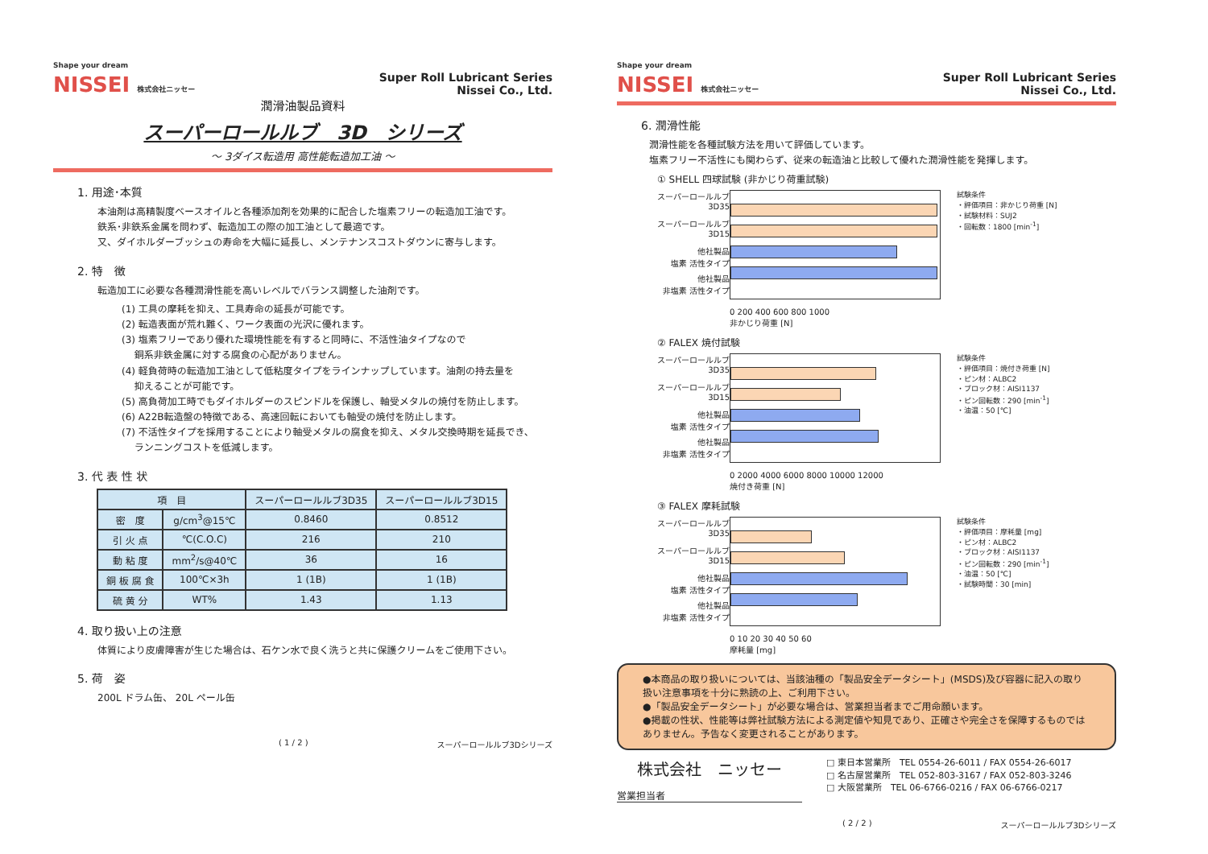Shape your dream
NISSEI 株式会社ニッセー
Super Roll Lubricant Series
Nissei Co., Ltd.
潤滑油製品資料
スーパーロールルブ　3D　シリーズ
～ 3ダイス転造用 高性能転造加工油 ～
1. 用途･本質
本油剤は高精製度ベースオイルと各種添加剤を効果的に配合した塩素フリーの転造加工油です。
鉄系･非鉄系金属を問わず、転造加工の際の加工油として最適です。
又、ダイホルダーブッシュの寿命を大幅に延長し、メンテナンスコストダウンに寄与します。
2. 特　徴
転造加工に必要な各種潤滑性能を高いレベルでバランス調整した油剤です。
(1) 工具の摩耗を抑え、工具寿命の延長が可能です。
(2) 転造表面が荒れ難く、ワーク表面の光沢に優れます。
(3) 塩素フリーであり優れた環境性能を有すると同時に、不活性油タイプなので
　 銅系非鉄金属に対する腐食の心配がありません。
(4) 軽負荷時の転造加工油として低粘度タイプをラインナップしています。油剤の持去量を
　 抑えることが可能です。
(5) 高負荷加工時でもダイホルダーのスピンドルを保護し、軸受メタルの焼付を防止します。
(6) A22B転造盤の特徴である、高速回転においても軸受の焼付を防止します。
(7) 不活性タイプを採用することにより軸受メタルの腐食を抑え、メタル交換時期を延長でき、
　 ランニングコストを低減します。
3. 代 表 性 状
| 項 目 | | スーパーロールルブ3D35 | スーパーロールルブ3D15 |
| --- | --- | --- | --- |
| 密 度 | g/cm<sup>3</sup>@15℃ | 0.8460 | 0.8512 |
| 引 火 点 | ℃(C.O.C) | 216 | 210 |
| 動 粘 度 | mm<sup>2</sup>/s@40℃ | 36 | 16 |
| 銅 板 腐 食 | 100℃×3h | 1 (1B) | 1 (1B) |
| 硫 黄 分 | WT% | 1.43 | 1.13 |
4. 取り扱い上の注意
体質により皮膚障害が生じた場合は、石ケン水で良く洗うと共に保護クリームをご使用下さい。
5. 荷　姿
200L ドラム缶、 20L ペール缶
( 1 / 2 ) スーパーロールルブ3Dシリーズ
Shape your dream
NISSEI 株式会社ニッセー
Super Roll Lubricant Series
Nissei Co., Ltd.
6. 潤滑性能
潤滑性能を各種試験方法を用いて評価しています。
塩素フリー不活性にも関わらず、従来の転造油と比較して優れた潤滑性能を発揮します。
① SHELL 四球試験 (非かじり荷重試験)
スーパーロールルブ
3D35
スーパーロールルブ
3D15
他社製品
塩素 活性タイプ
他社製品
非塩素 活性タイプ
試験条件
・評価項目：非かじり荷重 [N]
・試験材料：SUJ2
・回転数：1800 [min<sup>-1</sup>]
0 200 400 600 800 1000
非かじり荷重 [N]
② FALEX 焼付試験
スーパーロールルブ
3D35
スーパーロールルブ
3D15
他社製品
塩素 活性タイプ
他社製品
非塩素 活性タイプ
試験条件
・評価項目：焼付き荷重 [N]
・ピン材：ALBC2
・ブロック材：AISI1137
・ピン回転数：290 [min<sup>-1</sup>]
・油温：50 [℃]
0 2000 4000 6000 8000 10000 12000
焼付き荷重 [N]
③ FALEX 摩耗試験
スーパーロールルブ
3D35
スーパーロールルブ
3D15
他社製品
塩素 活性タイプ
他社製品
非塩素 活性タイプ
試験条件
・評価項目：摩耗量 [mg]
・ピン材：ALBC2
・ブロック材：AISI1137
・ピン回転数：290 [min<sup>-1</sup>]
・油温：50 [℃]
・試験時間：30 [min]
0 10 20 30 40 50 60
摩耗量 [mg]
●本商品の取り扱いについては、当該油種の「製品安全データシート」(MSDS)及び容器に記入の取り扱い注意事項を十分に熟読の上、ご利用下さい。
●「製品安全データシート」が必要な場合は、営業担当者までご用命願います。
●掲載の性状、性能等は弊社試験方法による測定値や知見であり、正確さや完全さを保障するものではありません。予告なく変更されることがあります。
株式会社　ニッセー
営業担当者
□ 東日本営業所　TEL 0554-26-6011 / FAX 0554-26-6017
□ 名古屋営業所　TEL 052-803-3167 / FAX 052-803-3246
□ 大阪営業所　TEL 06-6766-0216 / FAX 06-6766-0217
( 2 / 2 ) スーパーロールルブ3Dシリーズ